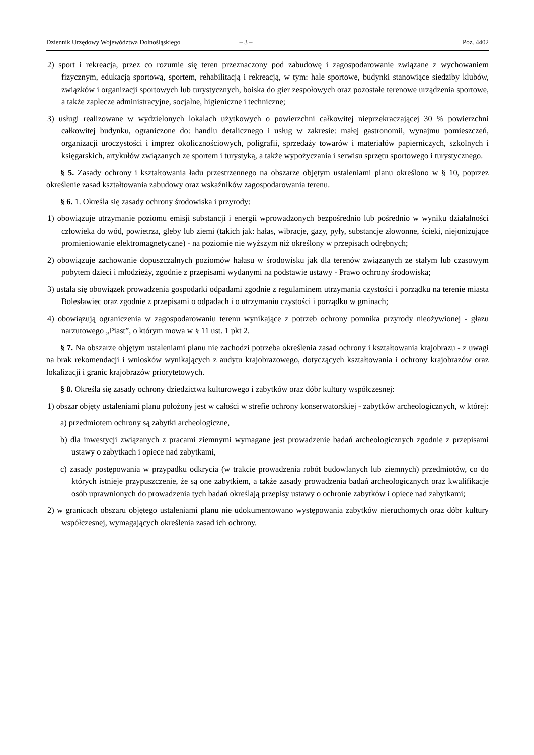Dziennik Urzędowy Województwa Dolnośląskiego – 3 – Poz. 4402
2) sport i rekreacja, przez co rozumie się teren przeznaczony pod zabudowę i zagospodarowanie związane z wychowaniem fizycznym, edukacją sportową, sportem, rehabilitacją i rekreacją, w tym: hale sportowe, budynki stanowiące siedziby klubów, związków i organizacji sportowych lub turystycznych, boiska do gier zespołowych oraz pozostałe terenowe urządzenia sportowe, a także zaplecze administracyjne, socjalne, higieniczne i techniczne;
3) usługi realizowane w wydzielonych lokalach użytkowych o powierzchni całkowitej nieprzekraczającej 30 % powierzchni całkowitej budynku, ograniczone do: handlu detalicznego i usług w zakresie: małej gastronomii, wynajmu pomieszczeń, organizacji uroczystości i imprez okolicznościowych, poligrafii, sprzedaży towarów i materiałów papierniczych, szkolnych i księgarskich, artykułów związanych ze sportem i turystyką, a także wypożyczania i serwisu sprzętu sportowego i turystycznego.
§ 5. Zasady ochrony i kształtowania ładu przestrzennego na obszarze objętym ustaleniami planu określono w § 10, poprzez określenie zasad kształtowania zabudowy oraz wskaźników zagospodarowania terenu.
§ 6. 1. Określa się zasady ochrony środowiska i przyrody:
1) obowiązuje utrzymanie poziomu emisji substancji i energii wprowadzonych bezpośrednio lub pośrednio w wyniku działalności człowieka do wód, powietrza, gleby lub ziemi (takich jak: hałas, wibracje, gazy, pyły, substancje złowonne, ścieki, niejonizujące promieniowanie elektromagnetyczne) - na poziomie nie wyższym niż określony w przepisach odrębnych;
2) obowiązuje zachowanie dopuszczalnych poziomów hałasu w środowisku jak dla terenów związanych ze stałym lub czasowym pobytem dzieci i młodzieży, zgodnie z przepisami wydanymi na podstawie ustawy - Prawo ochrony środowiska;
3) ustala się obowiązek prowadzenia gospodarki odpadami zgodnie z regulaminem utrzymania czystości i porządku na terenie miasta Bolesławiec oraz zgodnie z przepisami o odpadach i o utrzymaniu czystości i porządku w gminach;
4) obowiązują ograniczenia w zagospodarowaniu terenu wynikające z potrzeb ochrony pomnika przyrody nieożywionej - głazu narzutowego „Piast”, o którym mowa w § 11 ust. 1 pkt 2.
§ 7. Na obszarze objętym ustaleniami planu nie zachodzi potrzeba określenia zasad ochrony i kształtowania krajobrazu - z uwagi na brak rekomendacji i wniosków wynikających z audytu krajobrazowego, dotyczących kształtowania i ochrony krajobrazów oraz lokalizacji i granic krajobrazów priorytetowych.
§ 8. Określa się zasady ochrony dziedzictwa kulturowego i zabytków oraz dóbr kultury współczesnej:
1) obszar objęty ustaleniami planu położony jest w całości w strefie ochrony konserwatorskiej - zabytków archeologicznych, w której:
a) przedmiotem ochrony są zabytki archeologiczne,
b) dla inwestycji związanych z pracami ziemnymi wymagane jest prowadzenie badań archeologicznych zgodnie z przepisami ustawy o zabytkach i opiece nad zabytkami,
c) zasady postępowania w przypadku odkrycia (w trakcie prowadzenia robót budowlanych lub ziemnych) przedmiotów, co do których istnieje przypuszczenie, że są one zabytkiem, a także zasady prowadzenia badań archeologicznych oraz kwalifikacje osób uprawnionych do prowadzenia tych badań określają przepisy ustawy o ochronie zabytków i opiece nad zabytkami;
2) w granicach obszaru objętego ustaleniami planu nie udokumentowano występowania zabytków nieruchomych oraz dóbr kultury współczesnej, wymagających określenia zasad ich ochrony.